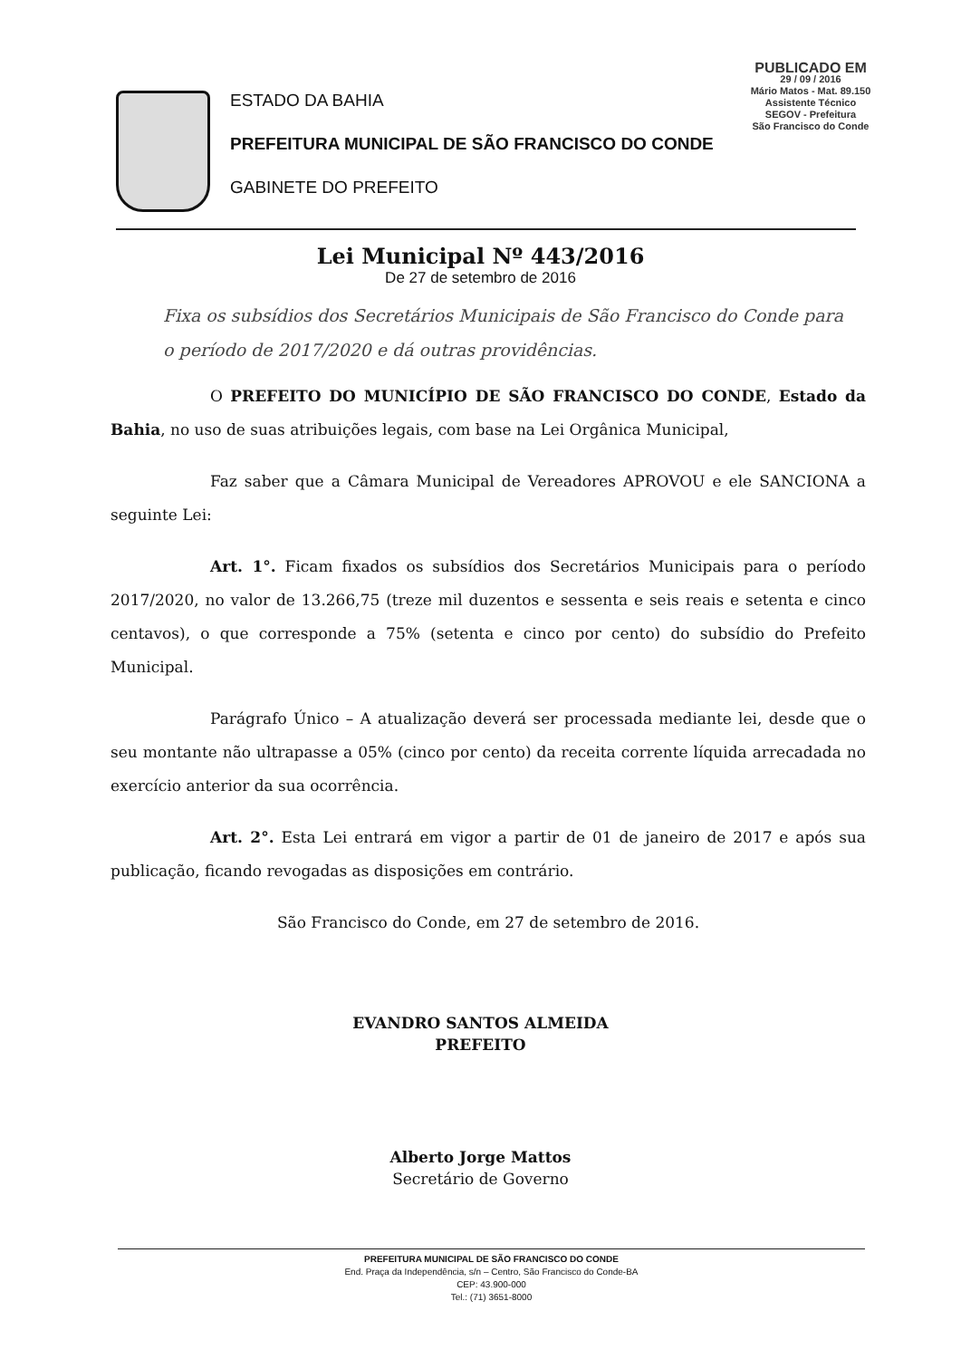PUBLICADO EM
29 / 09 / 2016
Mário Matos - Mat. 89.150
Assistente Técnico
SEGOV - Prefeitura
São Francisco do Conde
ESTADO DA BAHIA
PREFEITURA MUNICIPAL DE SÃO FRANCISCO DO CONDE
GABINETE DO PREFEITO
Lei Municipal Nº 443/2016
De 27 de setembro de 2016
Fixa os subsídios dos Secretários Municipais de São Francisco do Conde para o período de 2017/2020 e dá outras providências.
O PREFEITO DO MUNICÍPIO DE SÃO FRANCISCO DO CONDE, Estado da Bahia, no uso de suas atribuições legais, com base na Lei Orgânica Municipal,
Faz saber que a Câmara Municipal de Vereadores APROVOU e ele SANCIONA a seguinte Lei:
Art. 1°. Ficam fixados os subsídios dos Secretários Municipais para o período 2017/2020, no valor de 13.266,75 (treze mil duzentos e sessenta e seis reais e setenta e cinco centavos), o que corresponde a 75% (setenta e cinco por cento) do subsídio do Prefeito Municipal.
Parágrafo Único – A atualização deverá ser processada mediante lei, desde que o seu montante não ultrapasse a 05% (cinco por cento) da receita corrente líquida arrecadada no exercício anterior da sua ocorrência.
Art. 2°. Esta Lei entrará em vigor a partir de 01 de janeiro de 2017 e após sua publicação, ficando revogadas as disposições em contrário.
São Francisco do Conde, em 27 de setembro de 2016.
EVANDRO SANTOS ALMEIDA
PREFEITO
Alberto Jorge Mattos
Secretário de Governo
PREFEITURA MUNICIPAL DE SÃO FRANCISCO DO CONDE
End. Praça da Independência, s/n – Centro, São Francisco do Conde-BA
CEP: 43.900-000
Tel.: (71) 3651-8000